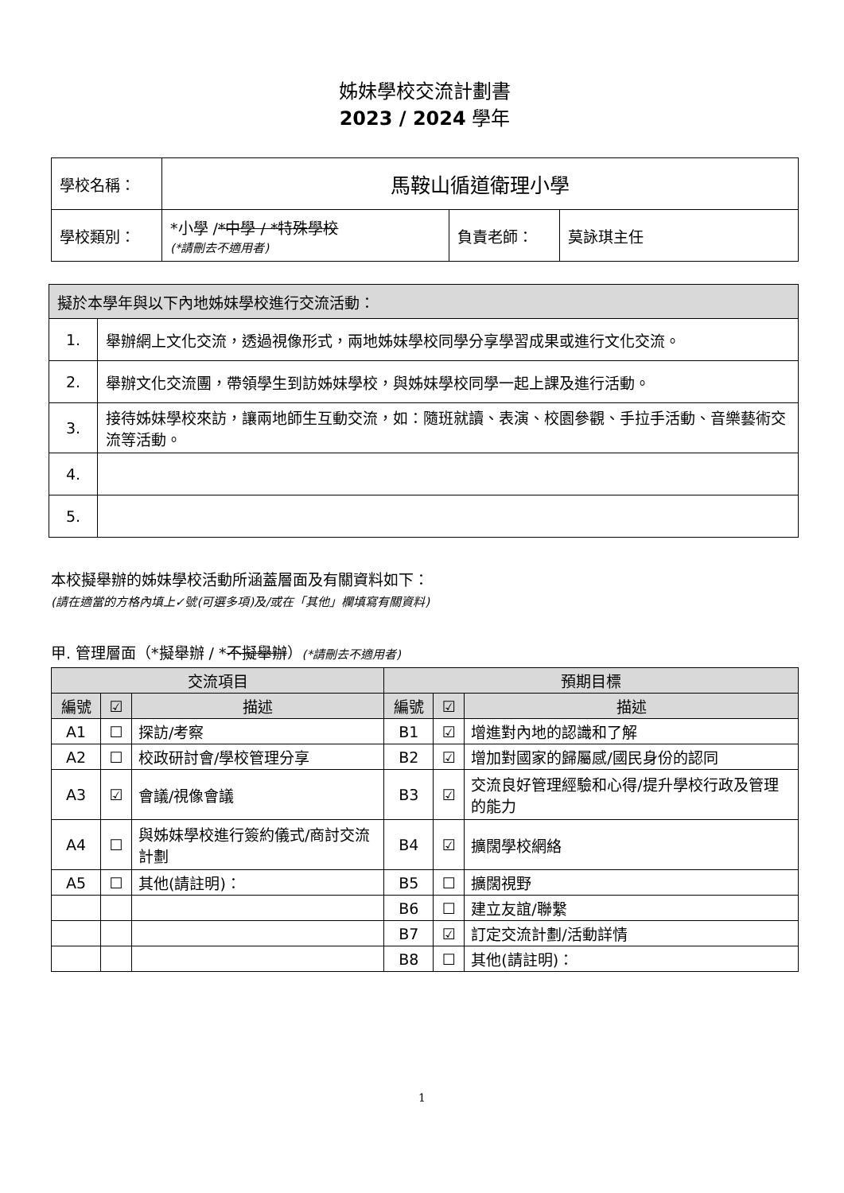姊妹學校交流計劃書
2023 / 2024 學年
| 學校名稱： | 馬鞍山循道衛理小學 | | |
| 學校類別： | *小學 / *中學 / *特殊學校 (*請刪去不適用者) | 負責老師： | 莫詠琪主任 |
| 擬於本學年與以下內地姊妹學校進行交流活動： | |
| 1. | 舉辦網上文化交流，透過視像形式，兩地姊妹學校同學分享學習成果或進行文化交流。 |
| 2. | 舉辦文化交流團，帶領學生到訪姊妹學校，與姊妹學校同學一起上課及進行活動。 |
| 3. | 接待姊妹學校來訪，讓兩地師生互動交流，如：隨班就讀、表演、校園參觀、手拉手活動、音樂藝術交流等活動。 |
| 4. | |
| 5. | |
本校擬舉辦的姊妹學校活動所涵蓋層面及有關資料如下：
(請在適當的方格內填上✓號(可選多項)及/或在「其他」欄填寫有關資料)
甲. 管理層面（*擬舉辦 / *不擬舉辦）(*請刪去不適用者)
| 交流項目 | | | 預期目標 | | |
| --- | --- | --- | --- | --- | --- |
| 編號 | ☑ | 描述 | 編號 | ☑ | 描述 |
| A1 | ☐ | 探訪/考察 | B1 | ☑ | 增進對內地的認識和了解 |
| A2 | ☐ | 校政研討會/學校管理分享 | B2 | ☑ | 增加對國家的歸屬感/國民身份的認同 |
| A3 | ☑ | 會議/視像會議 | B3 | ☑ | 交流良好管理經驗和心得/提升學校行政及管理的能力 |
| A4 | ☐ | 與姊妹學校進行簽約儀式/商討交流計劃 | B4 | ☑ | 擴闊學校網絡 |
| A5 | ☐ | 其他(請註明)： | B5 | ☐ | 擴闊視野 |
| | | | B6 | ☐ | 建立友誼/聯繫 |
| | | | B7 | ☑ | 訂定交流計劃/活動詳情 |
| | | | B8 | ☐ | 其他(請註明)： |
1